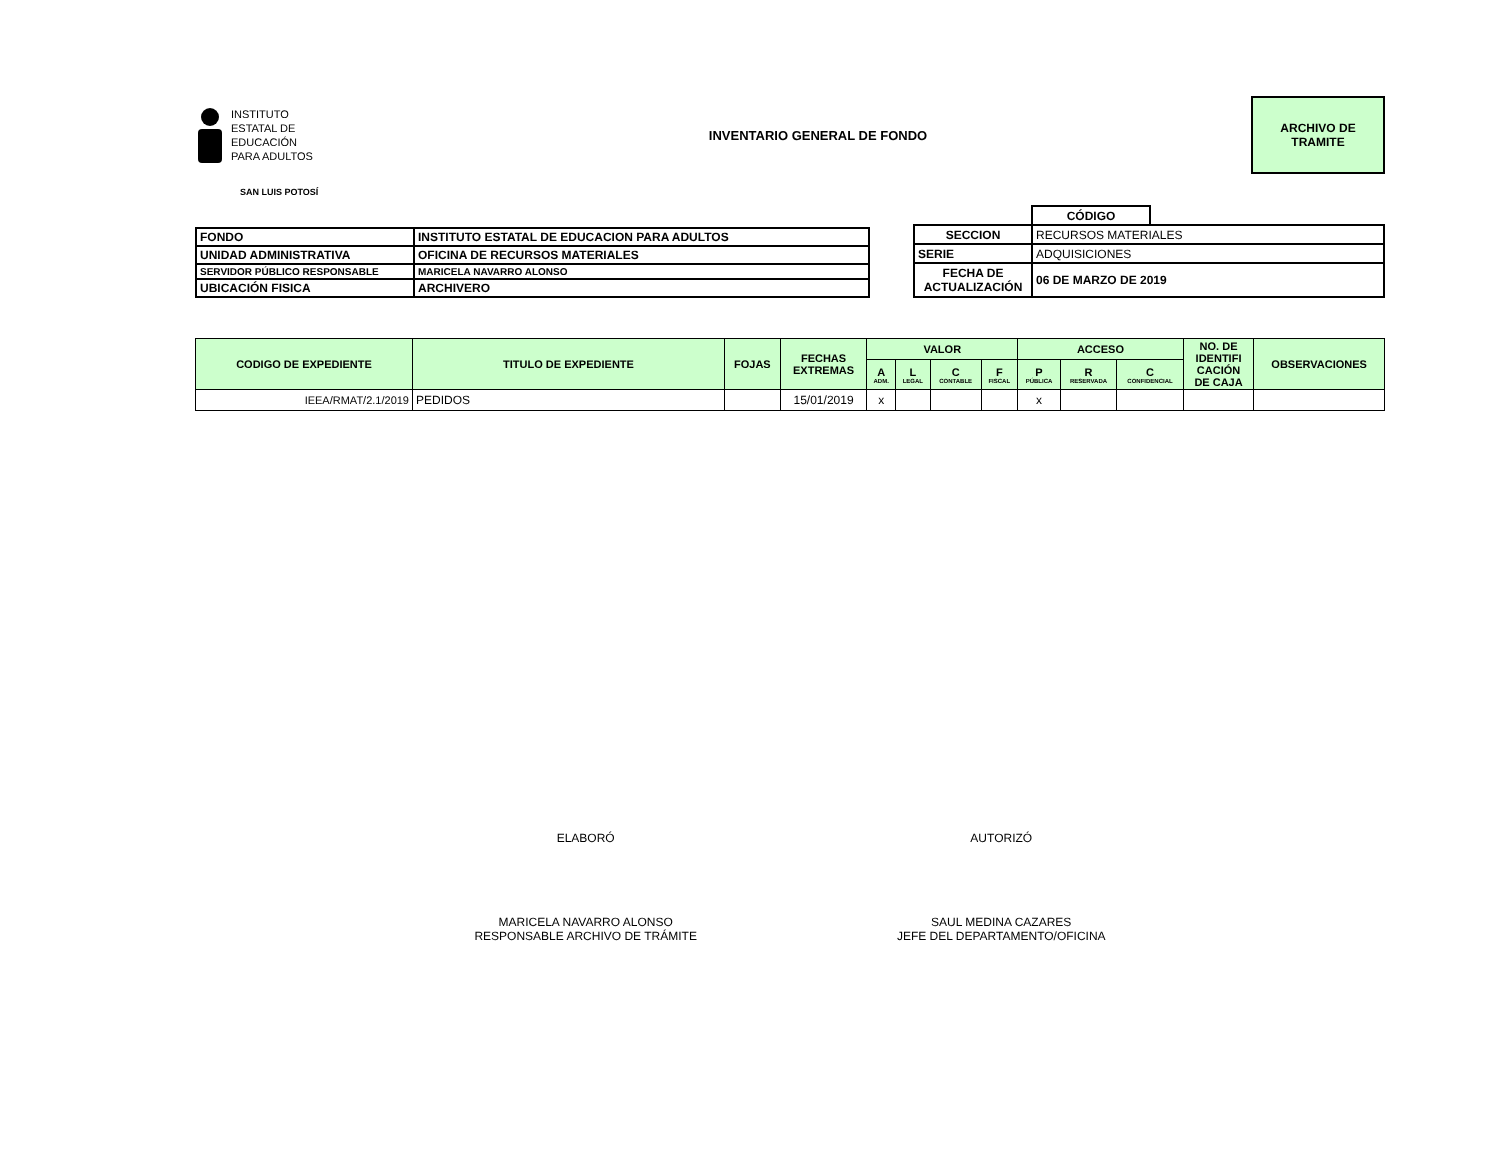INSTITUTO
ESTATAL DE
EDUCACIÓN
PARA ADULTOS
INVENTARIO GENERAL DE FONDO
ARCHIVO DE
TRAMITE
SAN LUIS POTOSÍ
| FONDO | INSTITUTO ESTATAL DE EDUCACION PARA ADULTOS |
| UNIDAD ADMINISTRATIVA | OFICINA DE RECURSOS MATERIALES |
| SERVIDOR PÚBLICO RESPONSABLE | MARICELA NAVARRO ALONSO |
| UBICACIÓN FISICA | ARCHIVERO |
| | CÓDIGO | |
| SECCION | RECURSOS MATERIALES | |
| SERIE | ADQUISICIONES | |
| FECHA DE ACTUALIZACIÓN | 06 DE MARZO DE 2019 | |
| CODIGO DE EXPEDIENTE | TITULO DE EXPEDIENTE | FOJAS | FECHAS EXTREMAS | VALOR | | | | ACCESO | | | NO. DE IDENTIFI CACIÓN DE CAJA | OBSERVACIONES |
| --- | --- | --- | --- | --- | --- | --- | --- | --- | --- | --- | --- | --- |
| | | | | A ADM. | L LEGAL | C CONTABLE | F FISCAL | P PÚBLICA | R RESERVADA | C CONFIDENCIAL | | |
| IEEA/RMAT/2.1/2019 | PEDIDOS | | 15/01/2019 | x | | | | x | | | | |
ELABORÓ
MARICELA NAVARRO ALONSO
RESPONSABLE ARCHIVO DE TRÁMITE
AUTORIZÓ
SAUL MEDINA CAZARES
JEFE DEL DEPARTAMENTO/OFICINA